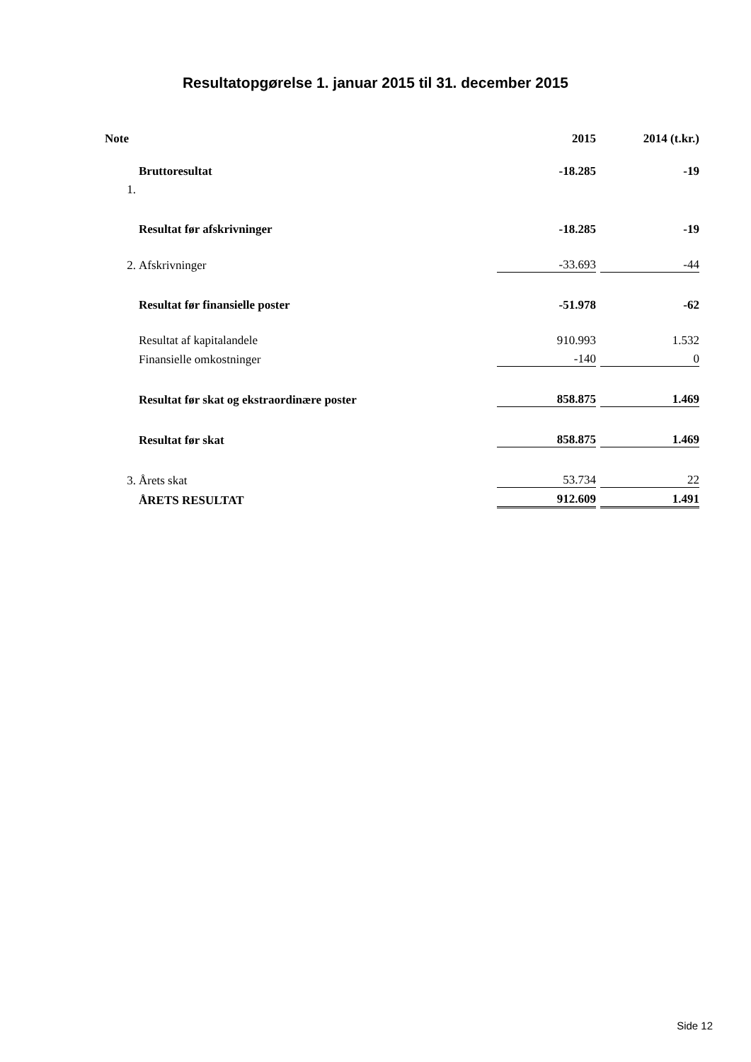Resultatopgørelse 1. januar 2015 til 31. december 2015
| Note | | 2015 | | 2014 (t.kr.) |
| --- | --- | --- | --- | --- |
| | Bruttoresultat | -18.285 | | -19 |
| 1. | | | | |
| | Resultat før afskrivninger | -18.285 | | -19 |
| 2. | Afskrivninger | -33.693 | | -44 |
| | Resultat før finansielle poster | -51.978 | | -62 |
| | Resultat af kapitalandele | 910.993 | | 1.532 |
| | Finansielle omkostninger | -140 | | 0 |
| | Resultat før skat og ekstraordinære poster | 858.875 | | 1.469 |
| | Resultat før skat | 858.875 | | 1.469 |
| 3. | Årets skat | 53.734 | | 22 |
| | ÅRETS RESULTAT | 912.609 | | 1.491 |
Side 12